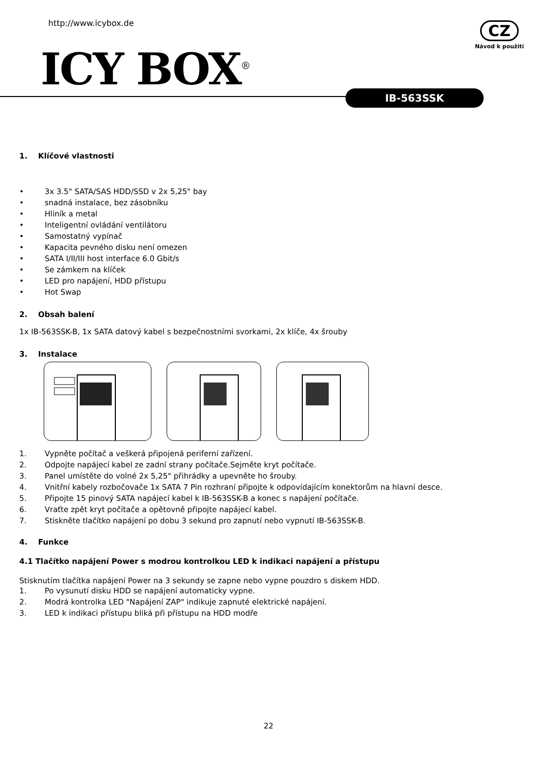http://www.icybox.de
ICY BOX<sup>®</sup>
CZ
Návod k použití
IB-563SSK
1. Klíčové vlastnosti
• 3x 3.5" SATA/SAS HDD/SSD v 2x 5,25" bay
• snadná instalace, bez zásobníku
• Hliník a metal
• Inteligentní ovládání ventilátoru
• Samostatný vypínač
• Kapacita pevného disku není omezen
• SATA I/II/III host interface 6.0 Gbit/s
• Se zámkem na klíček
• LED pro napájení, HDD přístupu
• Hot Swap
2. Obsah balení
1x IB-563SSK-B, 1x SATA datový kabel s bezpečnostními svorkami, 2x klíče, 4x šrouby
3. Instalace
1. Vypněte počítač a veškerá připojená periferní zařízení.
2. Odpojte napájecí kabel ze zadní strany počítače.Sejměte kryt počítače.
3. Panel umístěte do volné 2x 5,25" přihrádky a upevněte ho šrouby.
4. Vnitřní kabely rozbočovače 1x SATA 7 Pin rozhraní připojte k odpovídajícím konektorům na hlavní desce.
5. Připojte 15 pinový SATA napájecí kabel k IB-563SSK-B a konec s napájení počítače.
6. Vraťte zpět kryt počítače a opětovně připojte napájecí kabel.
7. Stiskněte tlačítko napájení po dobu 3 sekund pro zapnutí nebo vypnutí IB-563SSK-B.
4. Funkce
4.1 Tlačítko napájení Power s modrou kontrolkou LED k indikaci napájení a přístupu
Stisknutím tlačítka napájení Power na 3 sekundy se zapne nebo vypne pouzdro s diskem HDD.
1. Po vysunutí disku HDD se napájení automaticky vypne.
2. Modrá kontrolka LED "Napájení ZAP" indikuje zapnuté elektrické napájení.
3. LED k indikaci přístupu bliká při přístupu na HDD modře
22